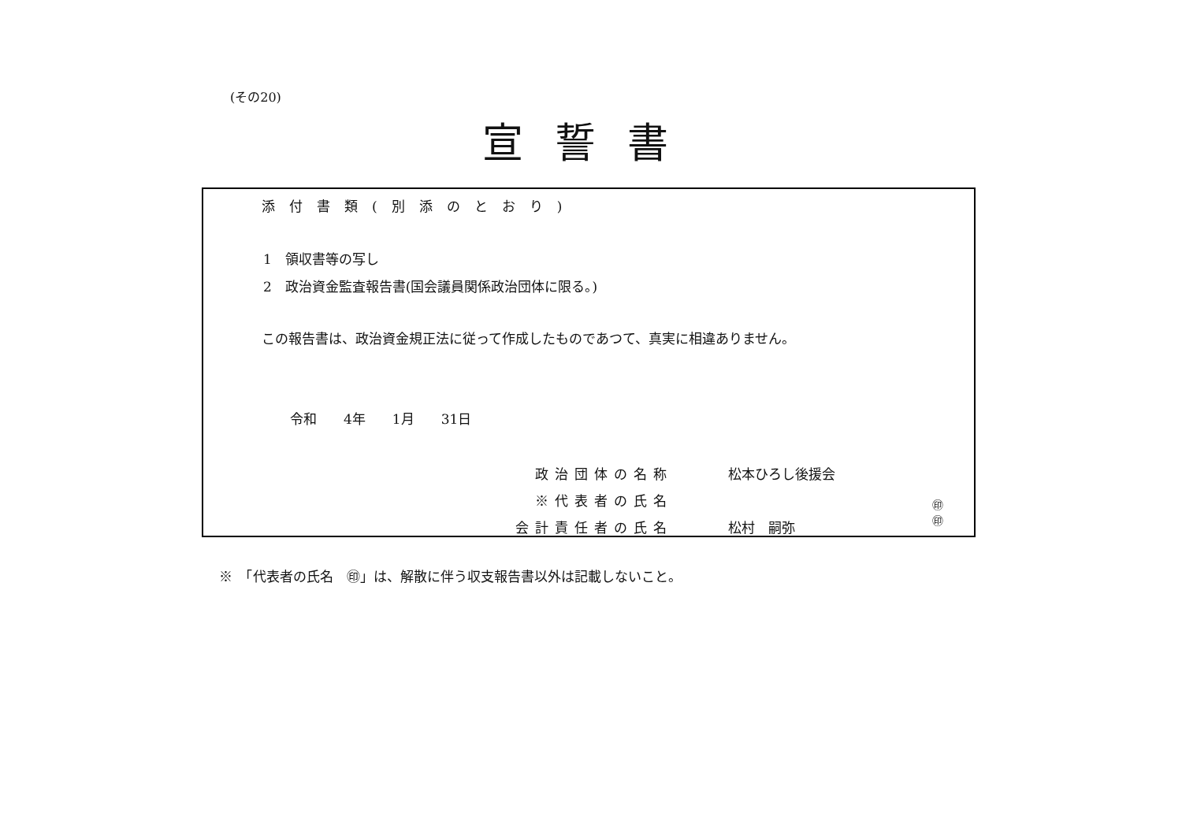(その20)
宣誓書
添付書類(別添のとおり)
1　領収書等の写し
2　政治資金監査報告書(国会議員関係政治団体に限る。)
この報告書は、政治資金規正法に従って作成したものであつて、真実に相違ありません。
令和　　4年　　1月　　31日
政治団体の名称 松本ひろし後援会
※代表者の氏名
会計責任者の氏名 松村　嗣弥
㊞
㊞
※　「代表者の氏名　㊞」は、解散に伴う収支報告書以外は記載しないこと。